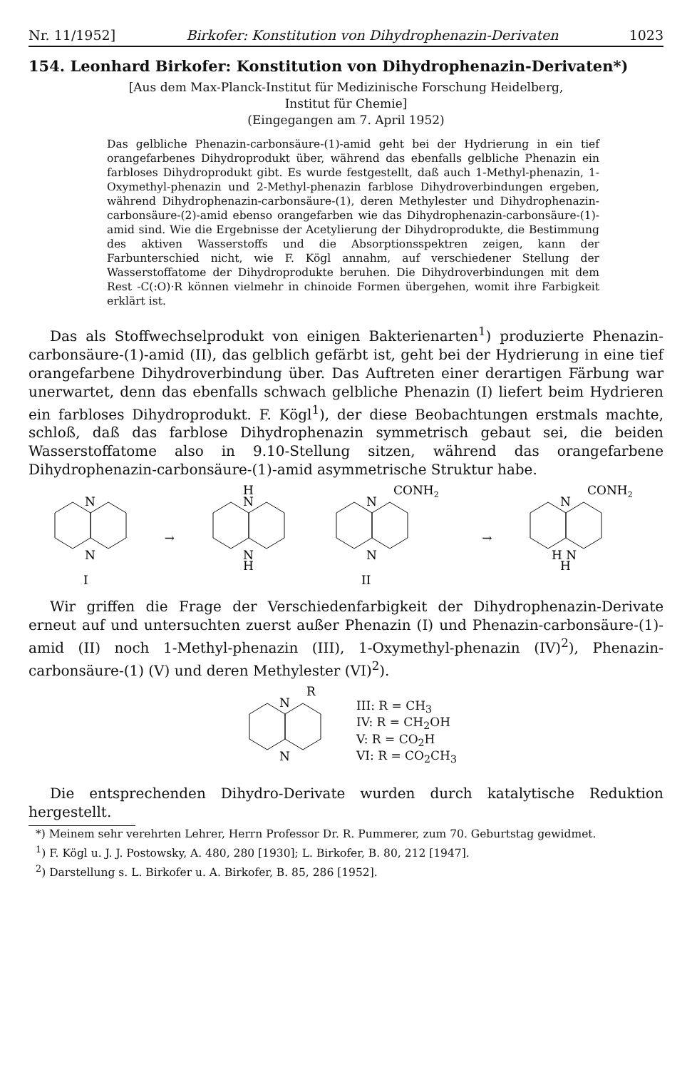Nr. 11/1952] Birkofer: Konstitution von Dihydrophenazin-Derivaten 1023
154. Leonhard Birkofer: Konstitution von Dihydrophenazin-Derivaten*)
[Aus dem Max-Planck-Institut für Medizinische Forschung Heidelberg,
Institut für Chemie]
(Eingegangen am 7. April 1952)
Das gelbliche Phenazin-carbonsäure-(1)-amid geht bei der Hydrierung in ein tief orangefarbenes Dihydroprodukt über, während das ebenfalls gelbliche Phenazin ein farbloses Dihydroprodukt gibt. Es wurde festgestellt, daß auch 1-Methyl-phenazin, 1-Oxymethyl-phenazin und 2-Methyl-phenazin farblose Dihydroverbindungen ergeben, während Dihydrophenazin-carbonsäure-(1), deren Methylester und Dihydrophenazin-carbonsäure-(2)-amid ebenso orangefarben wie das Dihydrophenazin-carbonsäure-(1)-amid sind. Wie die Ergebnisse der Acetylierung der Dihydroprodukte, die Bestimmung des aktiven Wasserstoffs und die Absorptionsspektren zeigen, kann der Farbunterschied nicht, wie F. Kögl annahm, auf verschiedener Stellung der Wasserstoffatome der Dihydroprodukte beruhen. Die Dihydroverbindungen mit dem Rest -C(:O)·R können vielmehr in chinoide Formen übergehen, womit ihre Farbigkeit erklärt ist.
Das als Stoffwechselprodukt von einigen Bakterienarten<sup>1</sup>) produzierte Phenazin-carbonsäure-(1)-amid (II), das gelblich gefärbt ist, geht bei der Hydrierung in eine tief orangefarbene Dihydroverbindung über. Das Auftreten einer derartigen Färbung war unerwartet, denn das ebenfalls schwach gelbliche Phenazin (I) liefert beim Hydrieren ein farbloses Dihydroprodukt. F. Kögl<sup>1</sup>), der diese Beobachtungen erstmals machte, schloß, daß das farblose Dihydrophenazin symmetrisch gebaut sei, die beiden Wasserstoffatome also in 9.10-Stellung sitzen, während das orangefarbene Dihydrophenazin-carbonsäure-(1)-amid asymmetrische Struktur habe.
N
N
I
→
H
N
N
H
CONH2
N
N
II
→
CONH2
N
H N
H
Wir griffen die Frage der Verschiedenfarbigkeit der Dihydrophenazin-Derivate erneut auf und untersuchten zuerst außer Phenazin (I) und Phenazin-carbonsäure-(1)-amid (II) noch 1-Methyl-phenazin (III), 1-Oxymethyl-phenazin (IV)<sup>2</sup>), Phenazin-carbonsäure-(1) (V) und deren Methylester (VI)<sup>2</sup>).
R
N
N
III: R = CH<sub>3</sub>
IV: R = CH<sub>2</sub>OH
V: R = CO<sub>2</sub>H
VI: R = CO<sub>2</sub>CH<sub>3</sub>
Die entsprechenden Dihydro-Derivate wurden durch katalytische Reduktion hergestellt.
*) Meinem sehr verehrten Lehrer, Herrn Professor Dr. R. Pummerer, zum 70. Geburtstag gewidmet.
<sup>1</sup>) F. Kögl u. J. J. Postowsky, A. 480, 280 [1930]; L. Birkofer, B. 80, 212 [1947].
<sup>2</sup>) Darstellung s. L. Birkofer u. A. Birkofer, B. 85, 286 [1952].